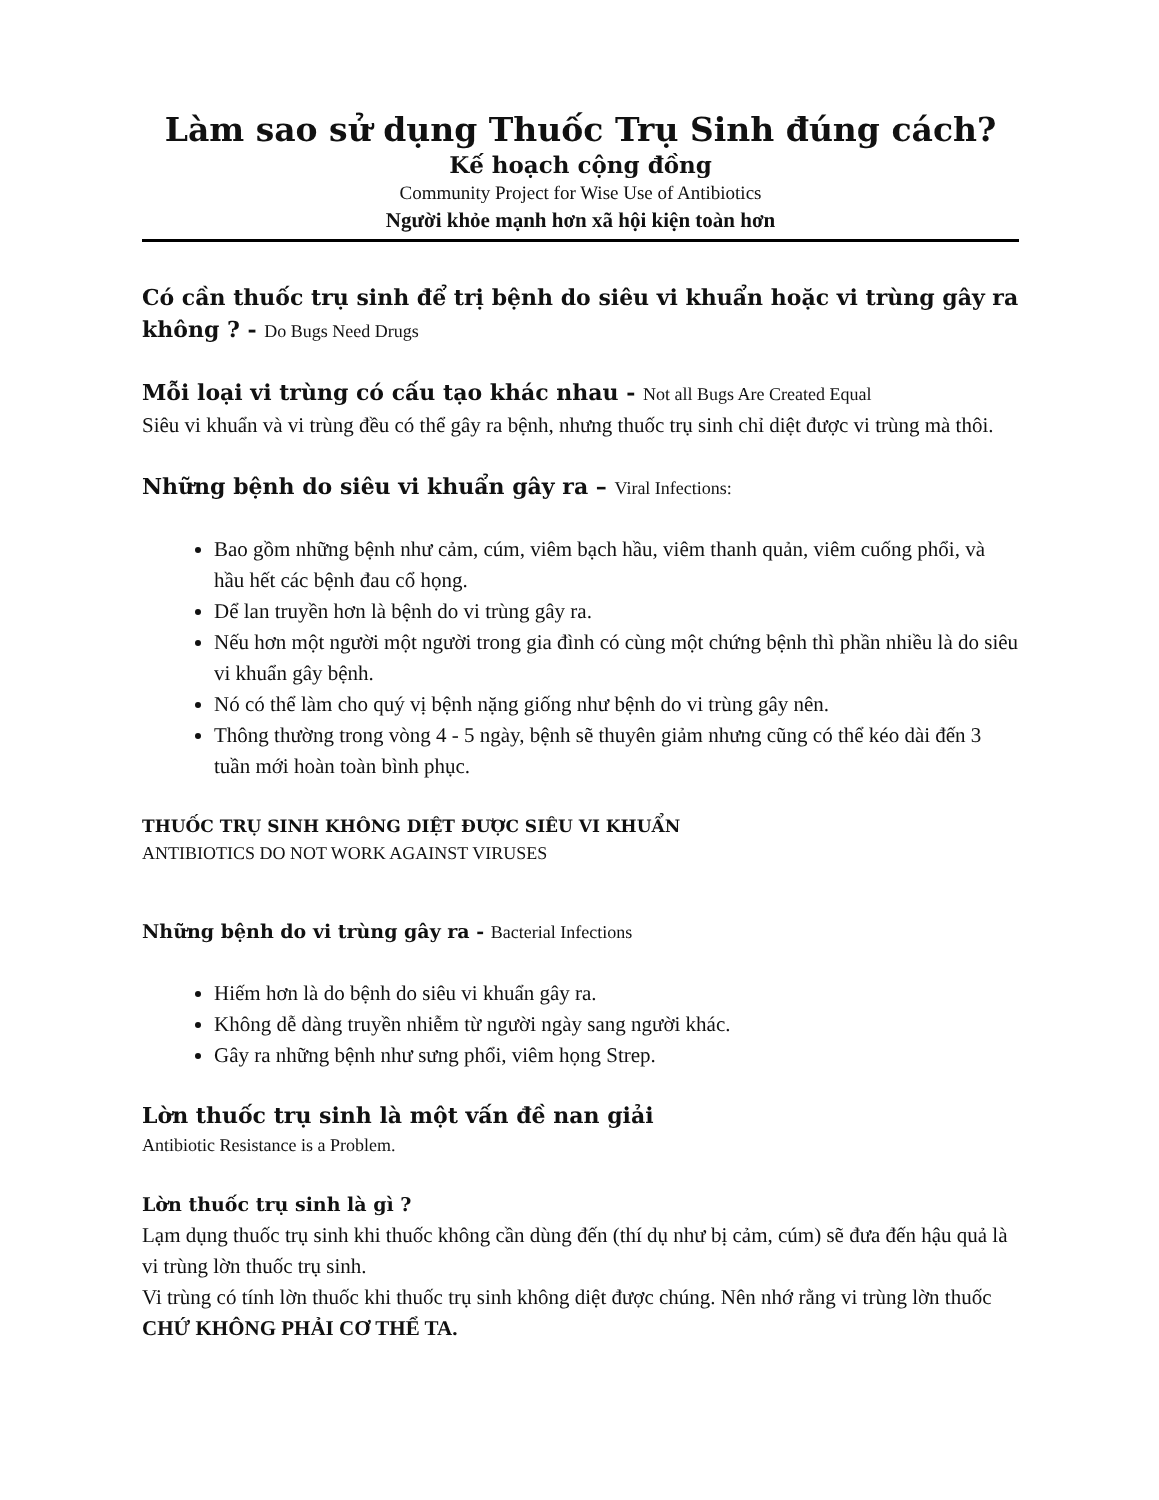Làm sao sử dụng Thuốc Trụ Sinh đúng cách?
Kế hoạch cộng đồng
Community Project for Wise Use of Antibiotics
Người khỏe mạnh hơn xã hội kiện toàn hơn
Có cần thuốc trụ sinh để trị bệnh do siêu vi khuẩn hoặc vi trùng gây ra không ? - Do Bugs Need Drugs
Mỗi loại vi trùng có cấu tạo khác nhau - Not all Bugs Are Created Equal
Siêu vi khuẩn và vi trùng đều có thể gây ra bệnh, nhưng thuốc trụ sinh chỉ diệt được vi trùng mà thôi.
Những bệnh do siêu vi khuẩn gây ra – Viral Infections:
Bao gồm những bệnh như cảm, cúm, viêm bạch hầu, viêm thanh quản, viêm cuống phổi, và hầu hết các bệnh đau cổ họng.
Dể lan truyền hơn là bệnh do vi trùng gây ra.
Nếu hơn một người một người trong gia đình có cùng một chứng bệnh thì phần nhiều là do siêu vi khuẩn gây bệnh.
Nó có thể làm cho quý vị bệnh nặng giống như bệnh do vi trùng gây nên.
Thông thường trong vòng 4 - 5 ngày, bệnh sẽ thuyên giảm nhưng cũng có thể kéo dài đến 3 tuần mới hoàn toàn bình phục.
THUỐC TRỤ SINH KHÔNG DIỆT ĐƯỢC SIÊU VI KHUẨN
ANTIBIOTICS DO NOT WORK AGAINST VIRUSES
Những bệnh do vi trùng gây ra - Bacterial Infections
Hiếm hơn là do bệnh do siêu vi khuẩn gây ra.
Không dễ dàng truyền nhiễm từ người ngày sang người khác.
Gây ra những bệnh như sưng phổi, viêm họng Strep.
Lờn thuốc trụ sinh là một vấn đề nan giải
Antibiotic Resistance is a Problem.
Lờn thuốc trụ sinh là gì ?
Lạm dụng thuốc trụ sinh khi thuốc không cần dùng đến (thí dụ như bị cảm, cúm) sẽ đưa đến hậu quả là vi trùng lờn thuốc trụ sinh.
Vi trùng có tính lờn thuốc khi thuốc trụ sinh không diệt được chúng. Nên nhớ rằng vi trùng lờn thuốc CHỨ KHÔNG PHẢI CƠ THỂ TA.